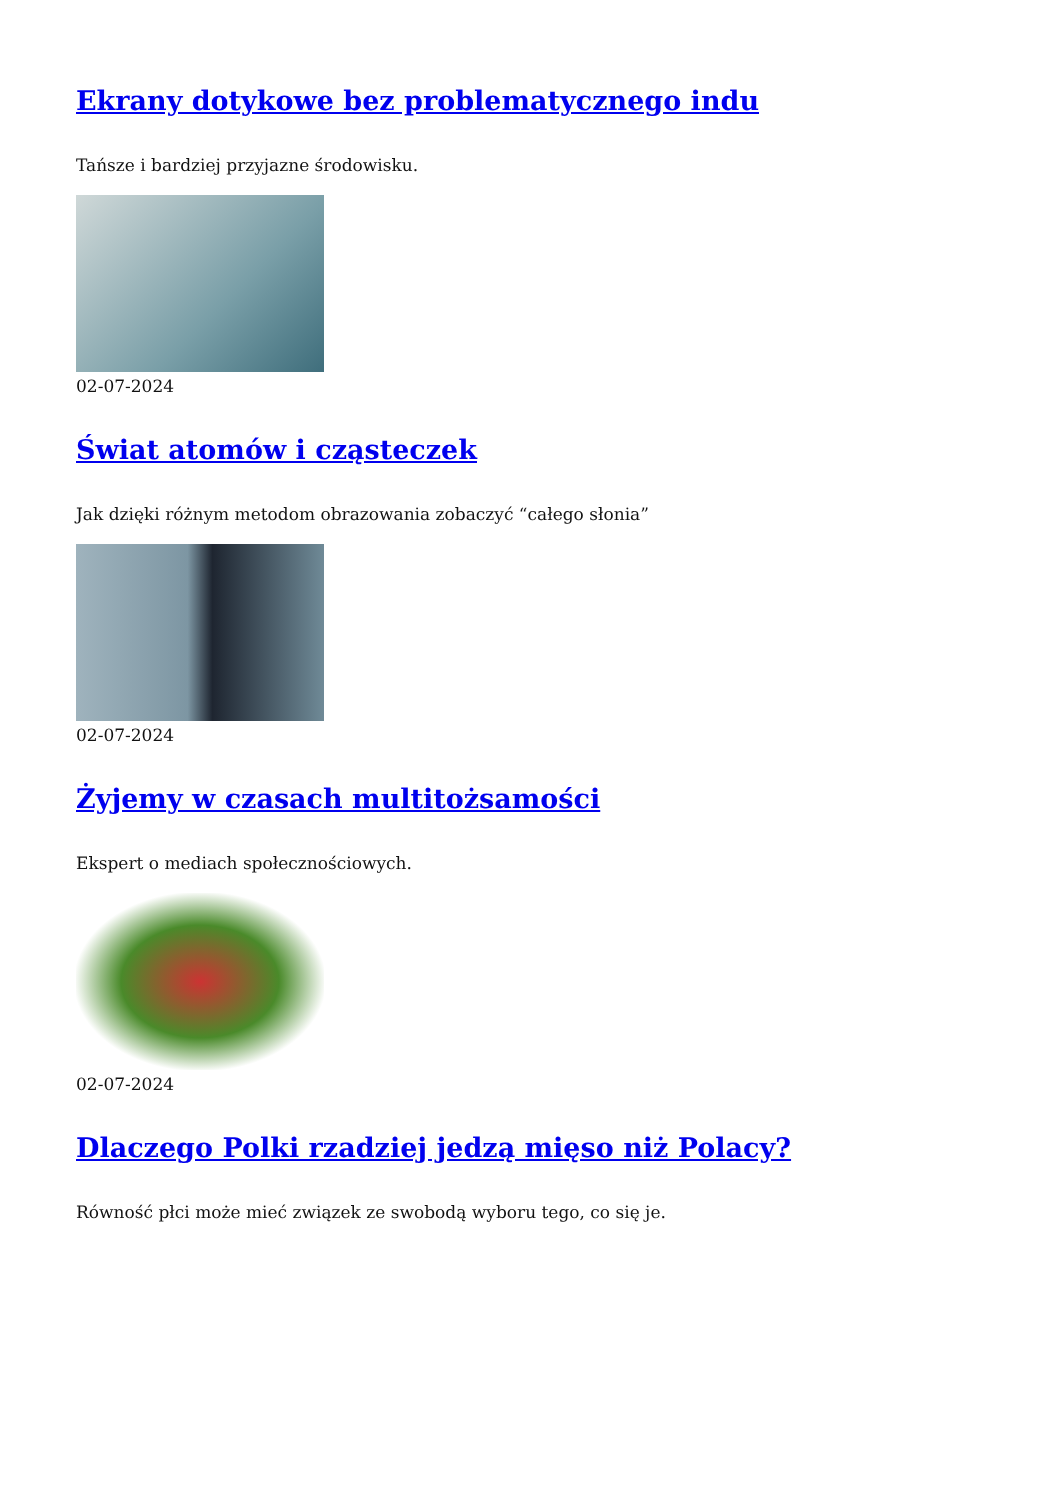Ekrany dotykowe bez problematycznego indu
Tańsze i bardziej przyjazne środowisku.
02-07-2024
Świat atomów i cząsteczek
Jak dzięki różnym metodom obrazowania zobaczyć “całego słonia”
02-07-2024
Żyjemy w czasach multitożsamości
Ekspert o mediach społecznościowych.
02-07-2024
Dlaczego Polki rzadziej jedzą mięso niż Polacy?
Równość płci może mieć związek ze swobodą wyboru tego, co się je.